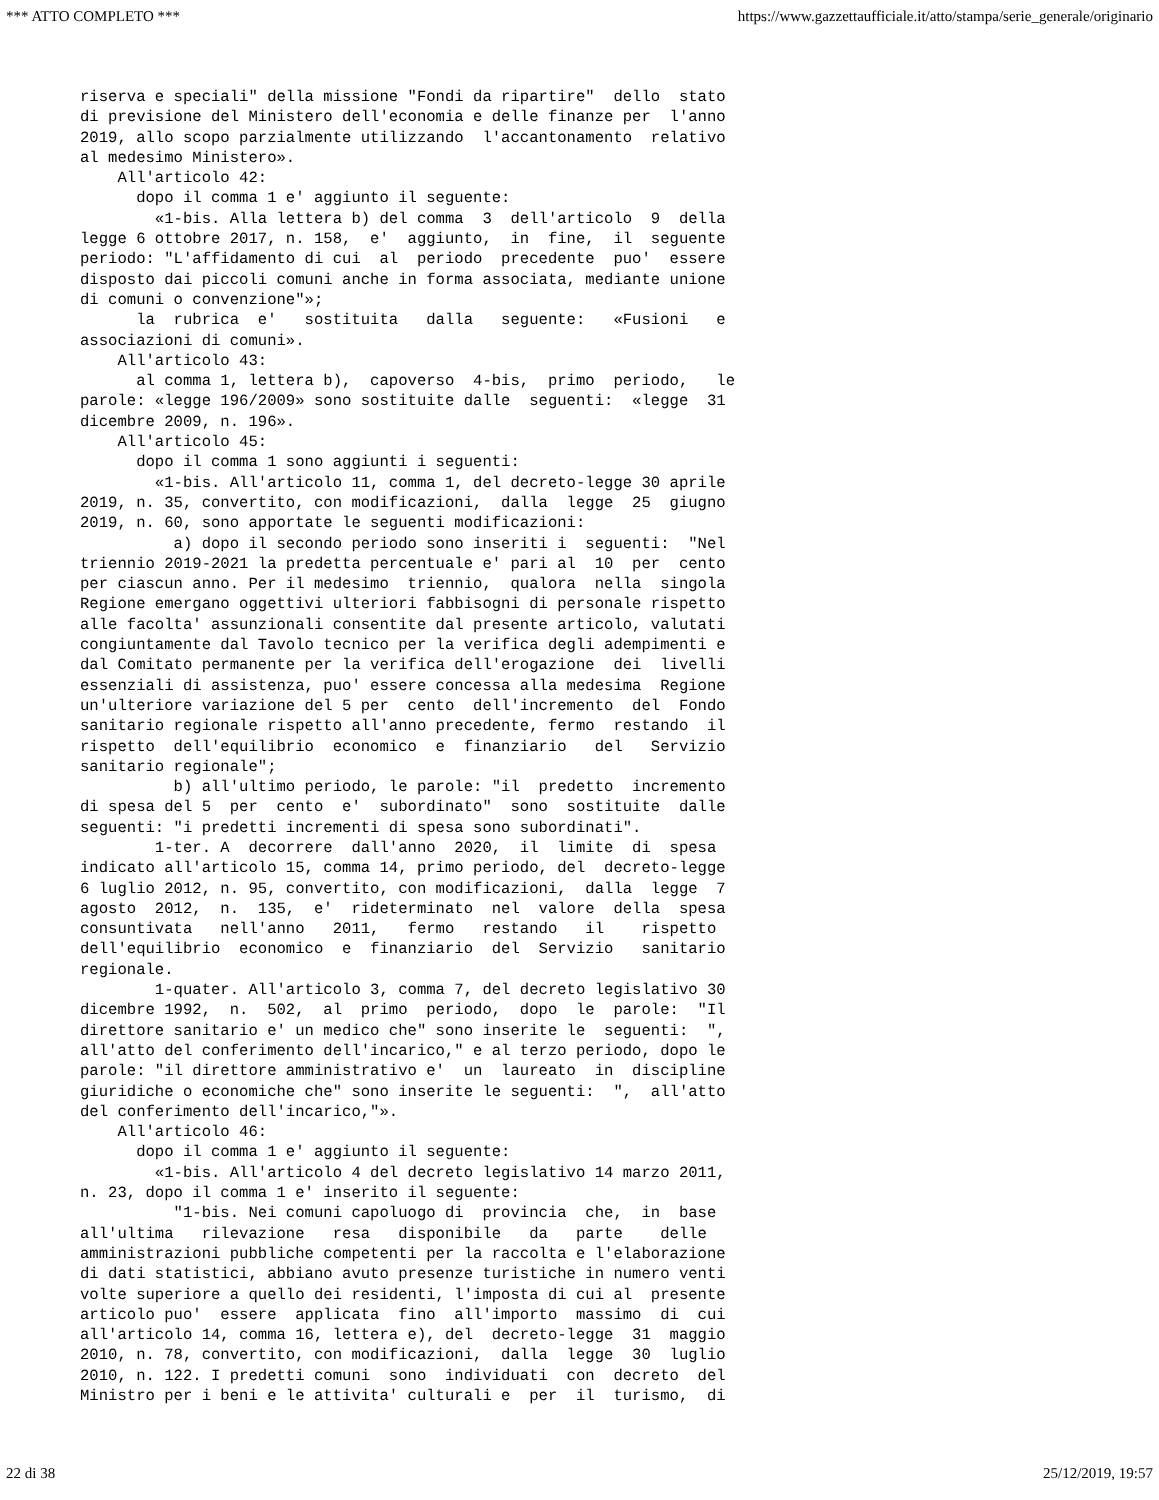*** ATTO COMPLETO *** https://www.gazzettaufficiale.it/atto/stampa/serie_generale/originario
riserva e speciali" della missione "Fondi da ripartire"  dello  stato
di previsione del Ministero dell'economia e delle finanze per  l'anno
2019, allo scopo parzialmente utilizzando  l'accantonamento  relativo
al medesimo Ministero».
    All'articolo 42:
      dopo il comma 1 e' aggiunto il seguente:
        «1-bis. Alla lettera b) del comma  3  dell'articolo  9  della
legge 6 ottobre 2017, n. 158,  e'  aggiunto,  in  fine,  il  seguente
periodo: "L'affidamento di cui  al  periodo  precedente  puo'  essere
disposto dai piccoli comuni anche in forma associata, mediante unione
di comuni o convenzione"»;
      la  rubrica  e'   sostituita   dalla   seguente:   «Fusioni   e
associazioni di comuni».
    All'articolo 43:
      al comma 1, lettera b),  capoverso  4-bis,  primo  periodo,   le
parole: «legge 196/2009» sono sostituite dalle  seguenti:  «legge  31
dicembre 2009, n. 196».
    All'articolo 45:
      dopo il comma 1 sono aggiunti i seguenti:
        «1-bis. All'articolo 11, comma 1, del decreto-legge 30 aprile
2019, n. 35, convertito, con modificazioni,  dalla  legge  25  giugno
2019, n. 60, sono apportate le seguenti modificazioni:
          a) dopo il secondo periodo sono inseriti i  seguenti:  "Nel
triennio 2019-2021 la predetta percentuale e' pari al  10  per  cento
per ciascun anno. Per il medesimo  triennio,  qualora  nella  singola
Regione emergano oggettivi ulteriori fabbisogni di personale rispetto
alle facolta' assunzionali consentite dal presente articolo, valutati
congiuntamente dal Tavolo tecnico per la verifica degli adempimenti e
dal Comitato permanente per la verifica dell'erogazione  dei  livelli
essenziali di assistenza, puo' essere concessa alla medesima  Regione
un'ulteriore variazione del 5 per  cento  dell'incremento  del  Fondo
sanitario regionale rispetto all'anno precedente, fermo  restando  il
rispetto  dell'equilibrio  economico  e  finanziario   del   Servizio
sanitario regionale";
          b) all'ultimo periodo, le parole: "il  predetto  incremento
di spesa del 5  per  cento  e'  subordinato"  sono  sostituite  dalle
seguenti: "i predetti incrementi di spesa sono subordinati".
        1-ter. A  decorrere  dall'anno  2020,  il  limite  di  spesa
indicato all'articolo 15, comma 14, primo periodo, del  decreto-legge
6 luglio 2012, n. 95, convertito, con modificazioni,  dalla  legge  7
agosto  2012,  n.  135,  e'  rideterminato  nel  valore  della  spesa
consuntivata   nell'anno   2011,   fermo   restando   il    rispetto
dell'equilibrio  economico  e  finanziario  del  Servizio   sanitario
regionale.
        1-quater. All'articolo 3, comma 7, del decreto legislativo 30
dicembre 1992,  n.  502,  al  primo  periodo,  dopo  le  parole:  "Il
direttore sanitario e' un medico che" sono inserite le  seguenti:  ",
all'atto del conferimento dell'incarico," e al terzo periodo, dopo le
parole: "il direttore amministrativo e'  un  laureato  in  discipline
giuridiche o economiche che" sono inserite le seguenti:  ",  all'atto
del conferimento dell'incarico,"».
    All'articolo 46:
      dopo il comma 1 e' aggiunto il seguente:
        «1-bis. All'articolo 4 del decreto legislativo 14 marzo 2011,
n. 23, dopo il comma 1 e' inserito il seguente:
          "1-bis. Nei comuni capoluogo di  provincia  che,  in  base
all'ultima   rilevazione   resa   disponibile   da   parte    delle
amministrazioni pubbliche competenti per la raccolta e l'elaborazione
di dati statistici, abbiano avuto presenze turistiche in numero venti
volte superiore a quello dei residenti, l'imposta di cui al  presente
articolo puo'  essere  applicata  fino  all'importo  massimo  di  cui
all'articolo 14, comma 16, lettera e), del  decreto-legge  31  maggio
2010, n. 78, convertito, con modificazioni,  dalla  legge  30  luglio
2010, n. 122. I predetti comuni  sono  individuati  con  decreto  del
Ministro per i beni e le attivita' culturali e  per  il  turismo,  di
22 di 38 25/12/2019, 19:57